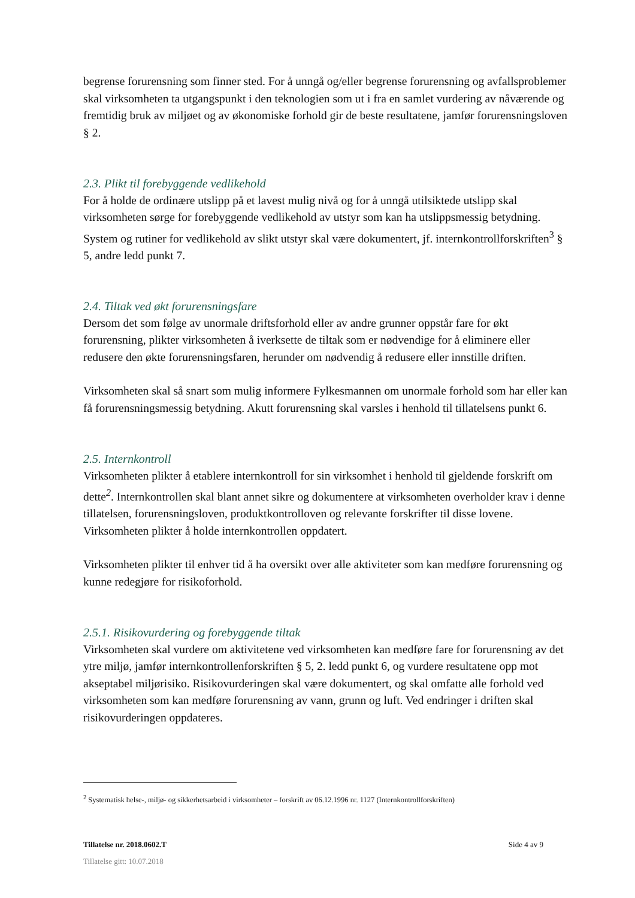begrense forurensning som finner sted. For å unngå og/eller begrense forurensning og avfallsproblemer skal virksomheten ta utgangspunkt i den teknologien som ut i fra en samlet vurdering av nåværende og fremtidig bruk av miljøet og av økonomiske forhold gir de beste resultatene, jamfør forurensningsloven § 2.
2.3. Plikt til forebyggende vedlikehold
For å holde de ordinære utslipp på et lavest mulig nivå og for å unngå utilsiktede utslipp skal virksomheten sørge for forebyggende vedlikehold av utstyr som kan ha utslippsmessig betydning. System og rutiner for vedlikehold av slikt utstyr skal være dokumentert, jf. internkontrollforskriften<sup>3</sup> § 5, andre ledd punkt 7.
2.4. Tiltak ved økt forurensningsfare
Dersom det som følge av unormale driftsforhold eller av andre grunner oppstår fare for økt forurensning, plikter virksomheten å iverksette de tiltak som er nødvendige for å eliminere eller redusere den økte forurensningsfaren, herunder om nødvendig å redusere eller innstille driften.
Virksomheten skal så snart som mulig informere Fylkesmannen om unormale forhold som har eller kan få forurensningsmessig betydning. Akutt forurensning skal varsles i henhold til tillatelsens punkt 6.
2.5. Internkontroll
Virksomheten plikter å etablere internkontroll for sin virksomhet i henhold til gjeldende forskrift om dette<sup>2</sup>. Internkontrollen skal blant annet sikre og dokumentere at virksomheten overholder krav i denne tillatelsen, forurensningsloven, produktkontrolloven og relevante forskrifter til disse lovene. Virksomheten plikter å holde internkontrollen oppdatert.
Virksomheten plikter til enhver tid å ha oversikt over alle aktiviteter som kan medføre forurensning og kunne redegjøre for risikoforhold.
2.5.1. Risikovurdering og forebyggende tiltak
Virksomheten skal vurdere om aktivitetene ved virksomheten kan medføre fare for forurensning av det ytre miljø, jamfør internkontrollenforskriften § 5, 2. ledd punkt 6, og vurdere resultatene opp mot akseptabel miljørisiko. Risikovurderingen skal være dokumentert, og skal omfatte alle forhold ved virksomheten som kan medføre forurensning av vann, grunn og luft. Ved endringer i driften skal risikovurderingen oppdateres.
<sup>2</sup> Systematisk helse-, miljø- og sikkerhetsarbeid i virksomheter – forskrift av 06.12.1996 nr. 1127 (Internkontrollforskriften)
Tillatelse nr. 2018.0602.T Side 4 av 9
Tillatelse gitt: 10.07.2018